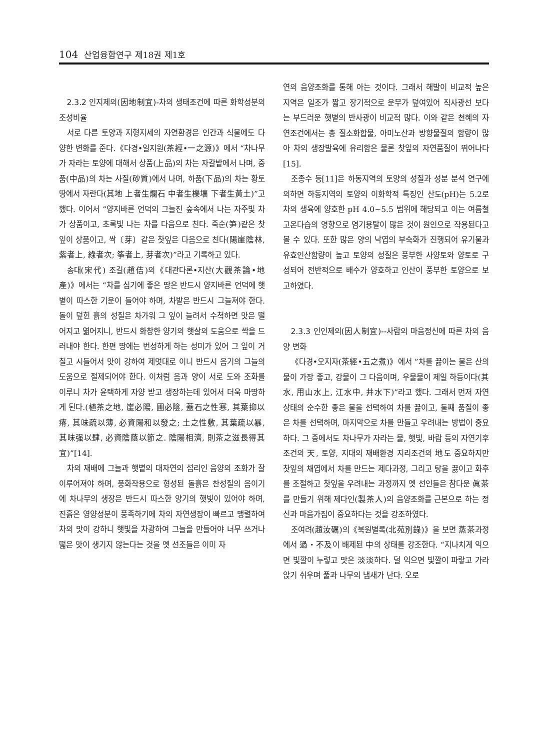104 산업융합연구 제18권 제1호
2.3.2 인지제의(因地制宜)-차의 생태조건에 따른 화학성분의 조성비율
서로 다른 토양과 지형지세의 자연환경은 인간과 식물에도 다양한 변화를 준다.《다경•일지원(茶經•一之源)》에서 “차나무가 자라는 토양에 대해서 상품(上品)의 차는 자갈밭에서 나며, 중품(中品)의 차는 사질(砂質)에서 나며, 하품(下品)의 차는 황토땅에서 자란다(其地 上者生爛石 中者生櫟壤 下者生黃土)”고 했다. 이어서 ”양지바른 언덕의 그늘진 숲속에서 나는 자주빛 차가 상품이고, 초록빛 나는 차를 다음으로 친다. 죽순(笋)같은 찻잎이 상품이고, 싹〔芽〕같은 찻잎은 다음으로 친다(陽崖陰林, 紫者上, 綠者次; 筝者上, 芽者次)”라고 기록하고 있다.
송대(宋代) 조길(趙佶)의《대관다론•지산(大觀茶論•地產)》에서는 “차를 심기에 좋은 땅은 반드시 양지바른 언덕에 햇볕이 따스한 기운이 들어야 하며, 차밭은 반드시 그늘져야 한다. 돌이 덮힌 흙의 성질은 차가워 그 잎이 늘려서 수척하면 맛은 떨어지고 엷어지니, 반드시 화창한 양기의 햇살의 도움으로 싹을 드러내야 한다. 한편 땅에는 번성하게 하는 성미가 있어 그 잎이 거칠고 시들어서 맛이 강하여 제멋대로 이니 반드시 음기의 그늘의 도움으로 절제되어야 한다. 이처럼 음과 양이 서로 도와 조화를 이루니 차가 윤택하게 자양 받고 생장하는데 있어서 더욱 마땅하게 된다.(植茶之地, 崖必陽, 圃必陰, 蓋石之性寒, 其葉抑以瘠, 其味疏以薄, 必資陽和以發之; 土之性敷, 其葉疏以暴, 其味强以肆, 必資陰蔭以節之. 陰陽相濟, 則茶之滋長得其宜)”[14].
차의 재배에 그늘과 햇볕의 대자연의 섭리인 음양의 조화가 잘 이루어져야 하며, 풍화작용으로 형성된 돌흙은 찬성질의 음이기에 차나무의 생장은 반드시 따스한 양기의 햇빛이 있어야 하며, 진흙은 영양성분이 풍족하기에 차의 자연생장이 빠르고 맹렬하여 차의 맛이 강하니 햇빛을 차광하여 그늘을 만들어야 너무 쓰거나 떫은 맛이 생기지 않는다는 것을 옛 선조들은 이미 자
연의 음양조화를 통해 아는 것이다. 그래서 해발이 비교적 높은 지역은 일조가 짧고 장기적으로 운무가 덮여있어 직사광선 보다는 부드러운 햇볕의 반사광이 비교적 많다. 이와 같은 천혜의 자연조건에서는 총 질소화합물, 아미노산과 방향물질의 함량이 많아 차의 생장발육에 유리함은 물론 찻잎의 자연품질이 뛰어나다[15].
조종수 등[11]은 하동지역의 토양의 성질과 성분 분석 연구에 의하면 하동지역의 토양의 이화학적 특징인 산도(pH)는 5.2로 차의 생육에 양호한 pH 4.0~5.5 범위에 해당되고 이는 여름철 고온다습의 영향으로 염기용탈이 많은 것이 원인으로 작용된다고 볼 수 있다. 또한 많은 양의 낙엽의 부숙화가 진행되어 유기물과 유효인산함량이 높고 토양의 성질은 풍부한 사양토와 양토로 구성되어 전반적으로 배수가 양호하고 인산이 풍부한 토양으로 보고하였다.
2.3.3 인인제의(因人制宜)--사람의 마음정신에 따른 차의 음양 변화
《다경•오지자(茶經•五之煮)》에서 ”차를 끓이는 물은 산의 물이 가장 좋고, 강물이 그 다음이며, 우물물이 제일 하등이다(其水, 用山水上, 江水中, 井水下)”라고 했다. 그래서 먼저 자연 상태의 순수한 좋은 물을 선택하여 차를 끓이고, 둘째 품질이 좋은 차를 선택하며, 마지막으로 차를 만들고 우려내는 방법이 중요하다. 그 중에서도 차나무가 자라는 물, 햇빛, 바람 등의 자연기후 조건의 天, 토양, 지대의 재배환경 지리조건의 地도 중요하지만 찻잎의 채엽에서 차를 만드는 제다과정, 그리고 탕을 끓이고 화후를 조절하고 찻잎을 우려내는 과정까지 옛 선인들은 참다운 眞茶를 만들기 위해 제다인(製茶人)의 음양조화를 근본으로 하는 정신과 마음가짐이 중요하다는 것을 강조하였다.
조여려(趙汝礪)의《북원별록(北苑別錄)》을 보면 蒸茶과정에서 過・不及이 배제된 中의 상태를 강조한다. “지나치게 익으면 빛깔이 누렇고 맛은 淡淡하다. 덜 익으면 빛깔이 파랗고 가라앉기 쉬우며 풀과 나무의 냄새가 난다. 오로